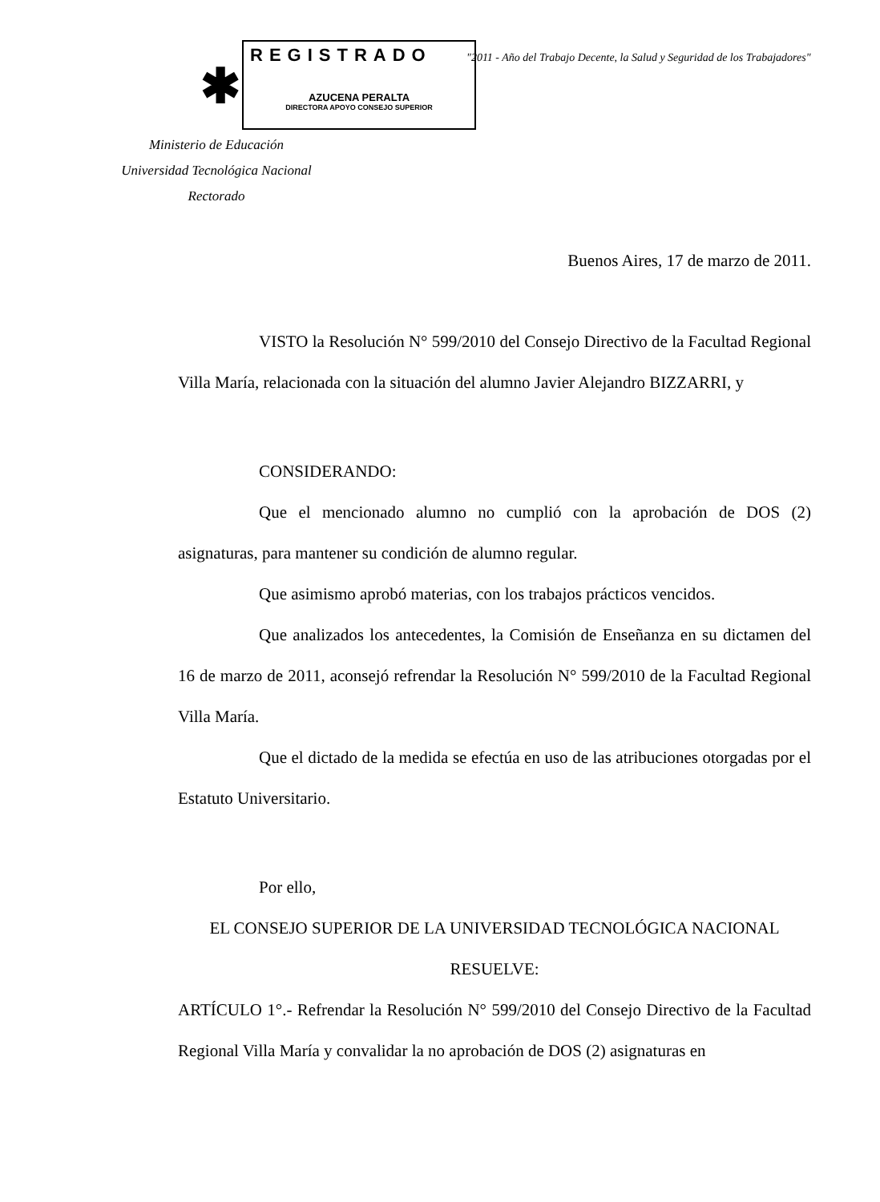REGISTRADO
AZUCENA PERALTA
DIRECTORA APOYO CONSEJO SUPERIOR
✱
"2011 - Año del Trabajo Decente, la Salud y Seguridad de los Trabajadores"
Ministerio de Educación
Universidad Tecnológica Nacional
Rectorado
Buenos Aires, 17 de marzo de 2011.
VISTO la Resolución N° 599/2010 del Consejo Directivo de la Facultad Regional Villa María, relacionada con la situación del alumno Javier Alejandro BIZZARRI, y
CONSIDERANDO:
Que el mencionado alumno no cumplió con la aprobación de DOS (2) asignaturas, para mantener su condición de alumno regular.
Que asimismo aprobó materias, con los trabajos prácticos vencidos.
Que analizados los antecedentes, la Comisión de Enseñanza en su dictamen del 16 de marzo de 2011, aconsejó refrendar la Resolución N° 599/2010 de la Facultad Regional Villa María.
Que el dictado de la medida se efectúa en uso de las atribuciones otorgadas por el Estatuto Universitario.
Por ello,
EL CONSEJO SUPERIOR DE LA UNIVERSIDAD TECNOLÓGICA NACIONAL
RESUELVE:
ARTÍCULO 1°.- Refrendar la Resolución N° 599/2010 del Consejo Directivo de la Facultad Regional Villa María y convalidar la no aprobación de DOS (2) asignaturas en